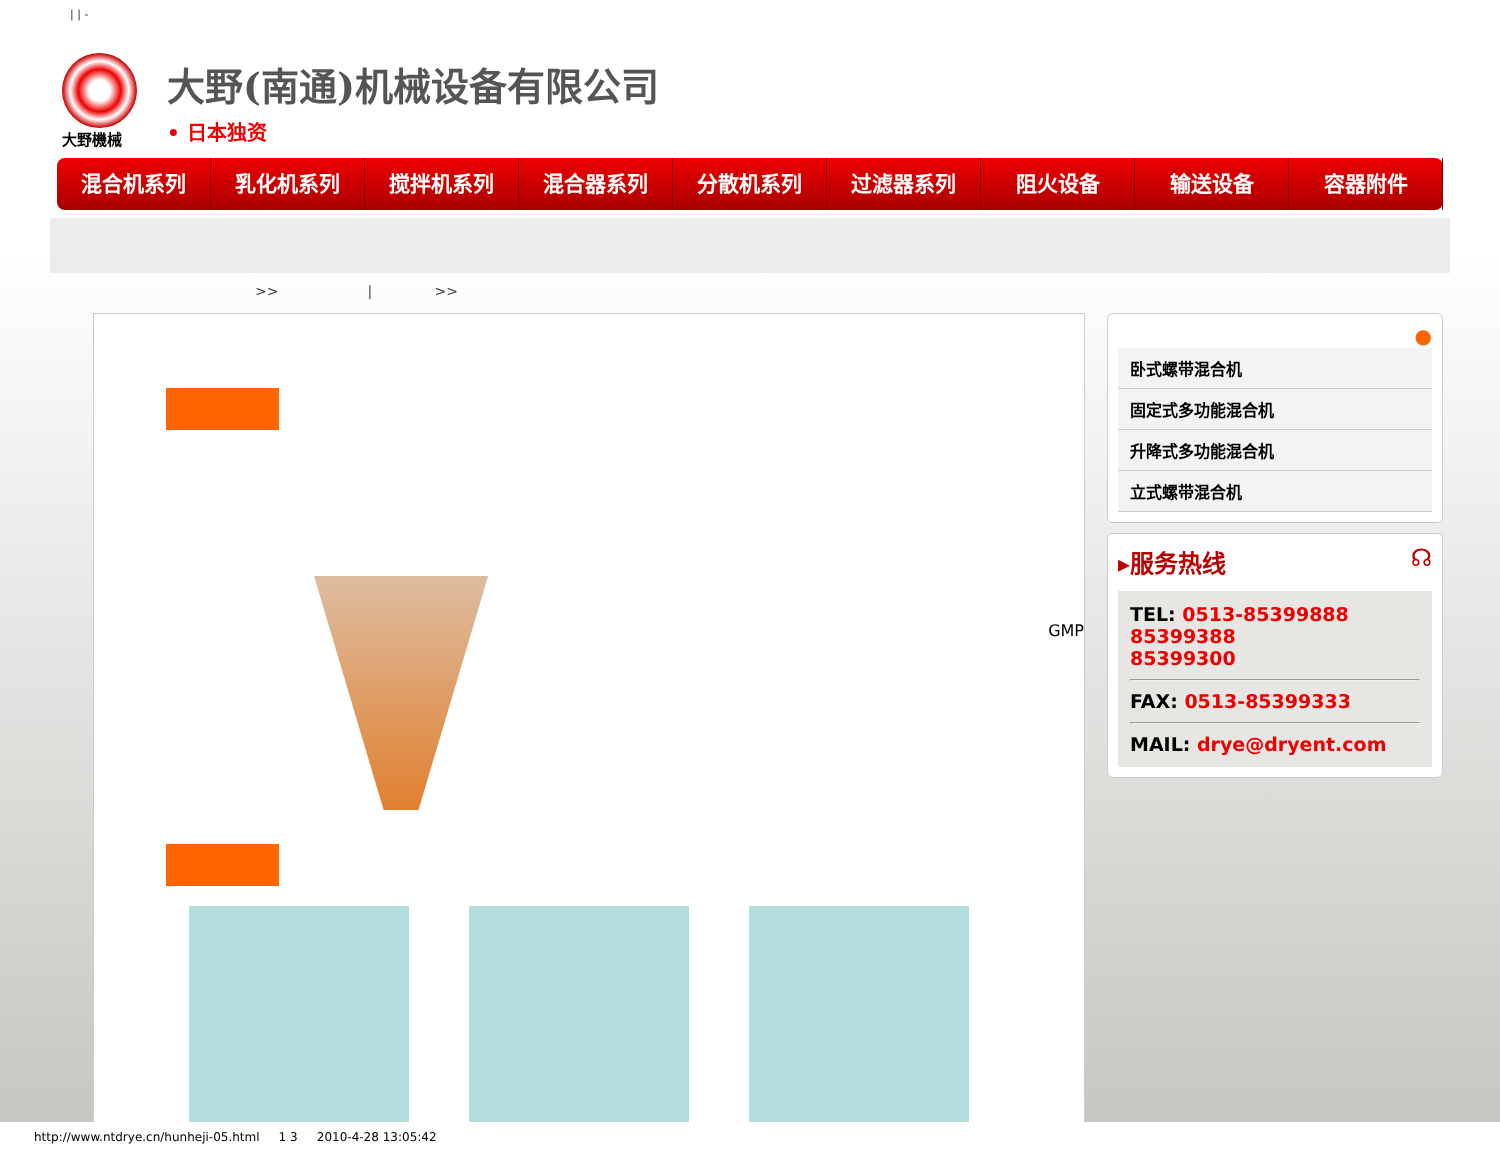| | -
大野機械
大野(南通)机械设备有限公司
• 日本独资
混合机系列 乳化机系列 搅拌机系列 混合器系列 分散机系列 过滤器系列 阻火设备 输送设备 容器附件
>> | >>
GMP
●
卧式螺带混合机
固定式多功能混合机
升降式多功能混合机
立式螺带混合机
▸服务热线 ☊
TEL: 0513-85399888
85399388
85399300
FAX: 0513-85399333
MAIL: drye@dryent.com
http://www.ntdrye.cn/hunheji-05.html 1 3 2010-4-28 13:05:42